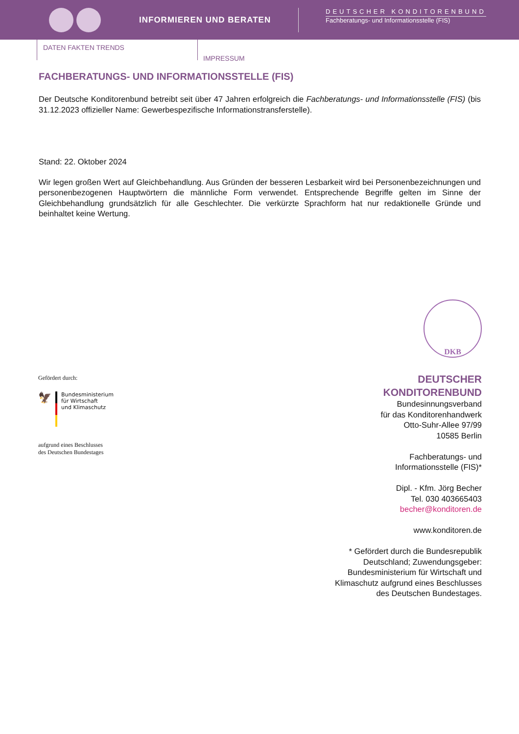INFORMIEREN UND BERATEN
DEUTSCHER KONDITORENBUND
Fachberatungs- und Informationsstelle (FIS)
DATEN FAKTEN TRENDS
IMPRESSUM
FACHBERATUNGS- UND INFORMATIONSSTELLE (FIS)
Der Deutsche Konditorenbund betreibt seit über 47 Jahren erfolgreich die Fachberatungs- und Informationsstelle (FIS) (bis 31.12.2023 offizieller Name: Gewerbespezifische Informationstransferstelle).
Stand: 22. Oktober 2024
Wir legen großen Wert auf Gleichbehandlung. Aus Gründen der besseren Lesbarkeit wird bei Personen­bezeichnungen und personenbezogenen Hauptwörtern die männliche Form verwendet. Entsprechende Begriffe gelten im Sinne der Gleichbehandlung grundsätzlich für alle Geschlechter. Die verkürzte Sprachform hat nur redaktionelle Gründe und beinhaltet keine Wertung.
Gefördert durch:
🦅
Bundesministerium
für Wirtschaft
und Klimaschutz
aufgrund eines Beschlusses
des Deutschen Bundestages
DKB
DEUTSCHER
KONDITORENBUND
Bundesinnungsverband
für das Konditorenhandwerk
Otto-Suhr-Allee 97/99
10585 Berlin
Fachberatungs- und
Informationsstelle (FIS)*
Dipl. - Kfm. Jörg Becher
Tel. 030 403665403
becher@konditoren.de
www.konditoren.de
* Gefördert durch die Bundesrepublik
Deutschland; Zuwendungsgeber:
Bundesministerium für Wirtschaft und
Klimaschutz aufgrund eines Beschlusses
des Deutschen Bundestages.